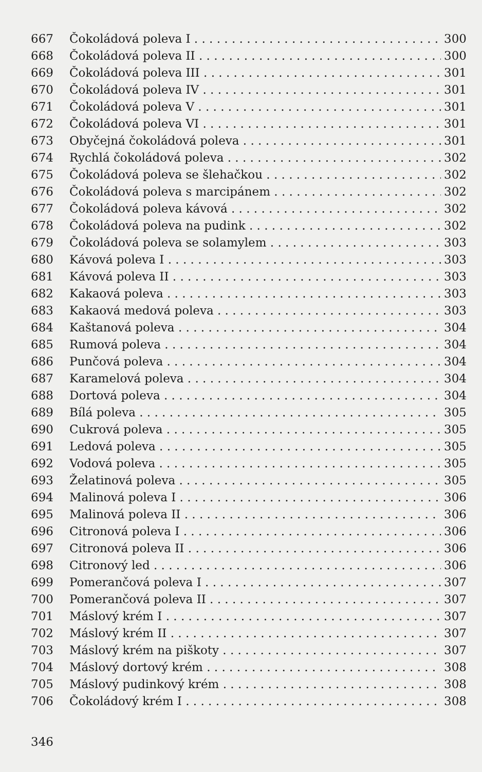667 Čokoládová poleva I 300
668 Čokoládová poleva II 300
669 Čokoládová poleva III 301
670 Čokoládová poleva IV 301
671 Čokoládová poleva V 301
672 Čokoládová poleva VI 301
673 Obyčejná čokoládová poleva 301
674 Rychlá čokoládová poleva 302
675 Čokoládová poleva se šlehačkou 302
676 Čokoládová poleva s marcipánem 302
677 Čokoládová poleva kávová 302
678 Čokoládová poleva na pudink 302
679 Čokoládová poleva se solamylem 303
680 Kávová poleva I 303
681 Kávová poleva II 303
682 Kakaová poleva 303
683 Kakaová medová poleva 303
684 Kaštanová poleva 304
685 Rumová poleva 304
686 Punčová poleva 304
687 Karamelová poleva 304
688 Dortová poleva 304
689 Bílá poleva 305
690 Cukrová poleva 305
691 Ledová poleva 305
692 Vodová poleva 305
693 Želatinová poleva 305
694 Malinová poleva I 306
695 Malinová poleva II 306
696 Citronová poleva I 306
697 Citronová poleva II 306
698 Citronový led 306
699 Pomerančová poleva I 307
700 Pomerančová poleva II 307
701 Máslový krém I 307
702 Máslový krém II 307
703 Máslový krém na piškoty 307
704 Máslový dortový krém 308
705 Máslový pudinkový krém 308
706 Čokoládový krém I 308
346